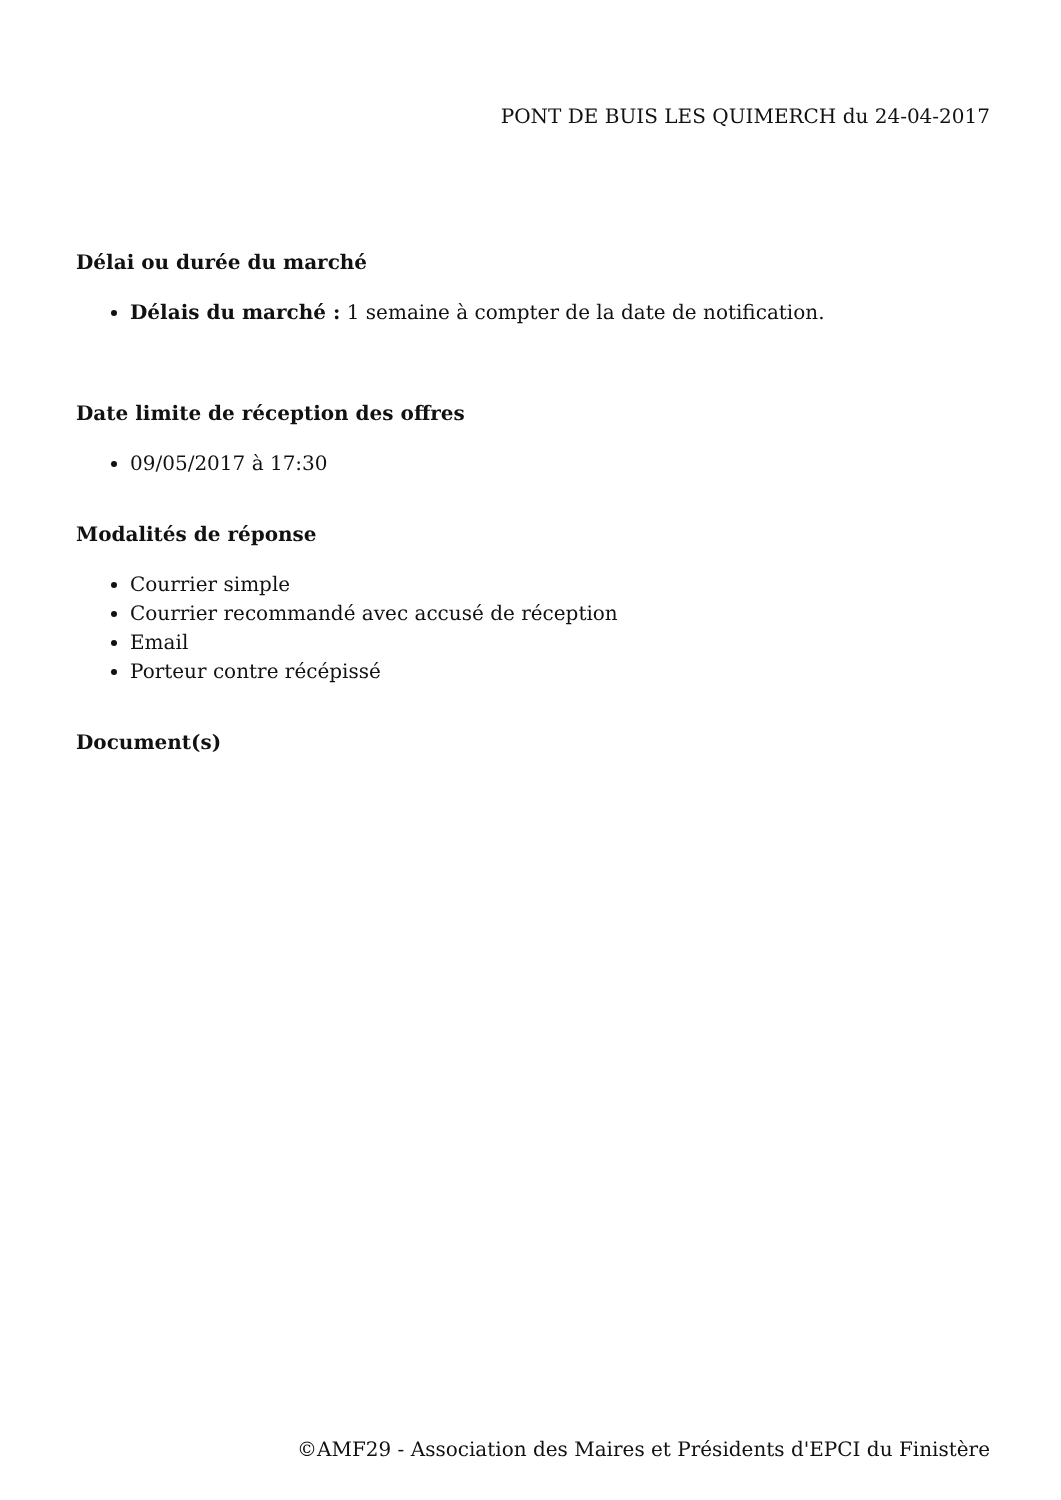PONT DE BUIS LES QUIMERCH du 24-04-2017
Délai ou durée du marché
Délais du marché : 1 semaine à compter de la date de notification.
Date limite de réception des offres
09/05/2017 à 17:30
Modalités de réponse
Courrier simple
Courrier recommandé avec accusé de réception
Email
Porteur contre récépissé
Document(s)
©AMF29 - Association des Maires et Présidents d'EPCI du Finistère